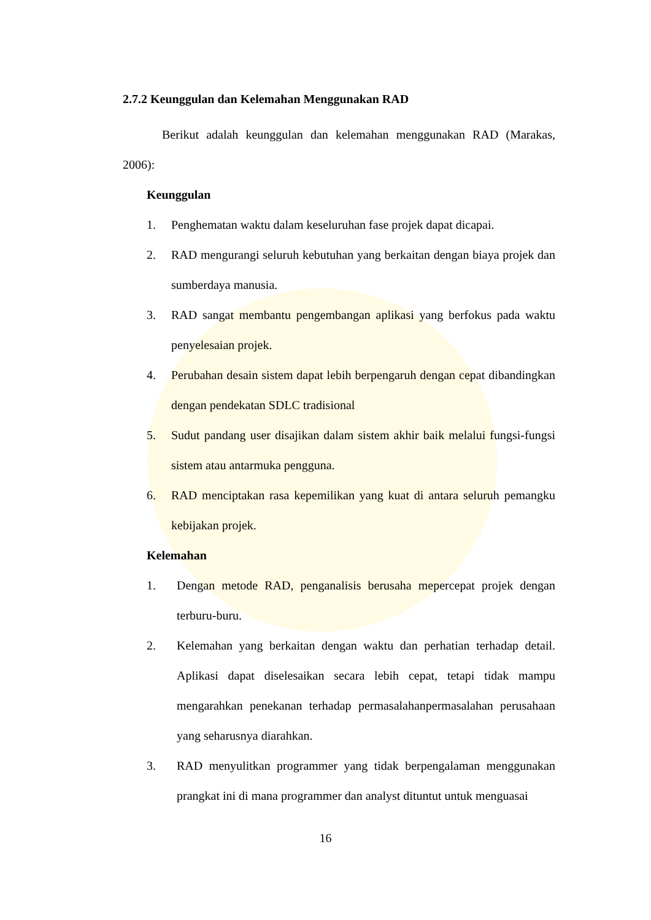2.7.2 Keunggulan dan Kelemahan Menggunakan RAD
Berikut adalah keunggulan dan kelemahan menggunakan RAD (Marakas, 2006):
Keunggulan
1. Penghematan waktu dalam keseluruhan fase projek dapat dicapai.
2. RAD mengurangi seluruh kebutuhan yang berkaitan dengan biaya projek dan sumberdaya manusia.
3. RAD sangat membantu pengembangan aplikasi yang berfokus pada waktu penyelesaian projek.
4. Perubahan desain sistem dapat lebih berpengaruh dengan cepat dibandingkan dengan pendekatan SDLC tradisional
5. Sudut pandang user disajikan dalam sistem akhir baik melalui fungsi-fungsi sistem atau antarmuka pengguna.
6. RAD menciptakan rasa kepemilikan yang kuat di antara seluruh pemangku kebijakan projek.
Kelemahan
1. Dengan metode RAD, penganalisis berusaha mepercepat projek dengan terburu-buru.
2. Kelemahan yang berkaitan dengan waktu dan perhatian terhadap detail. Aplikasi dapat diselesaikan secara lebih cepat, tetapi tidak mampu mengarahkan penekanan terhadap permasalahanpermasalahan perusahaan yang seharusnya diarahkan.
3. RAD menyulitkan programmer yang tidak berpengalaman menggunakan prangkat ini di mana programmer dan analyst dituntut untuk menguasai
16